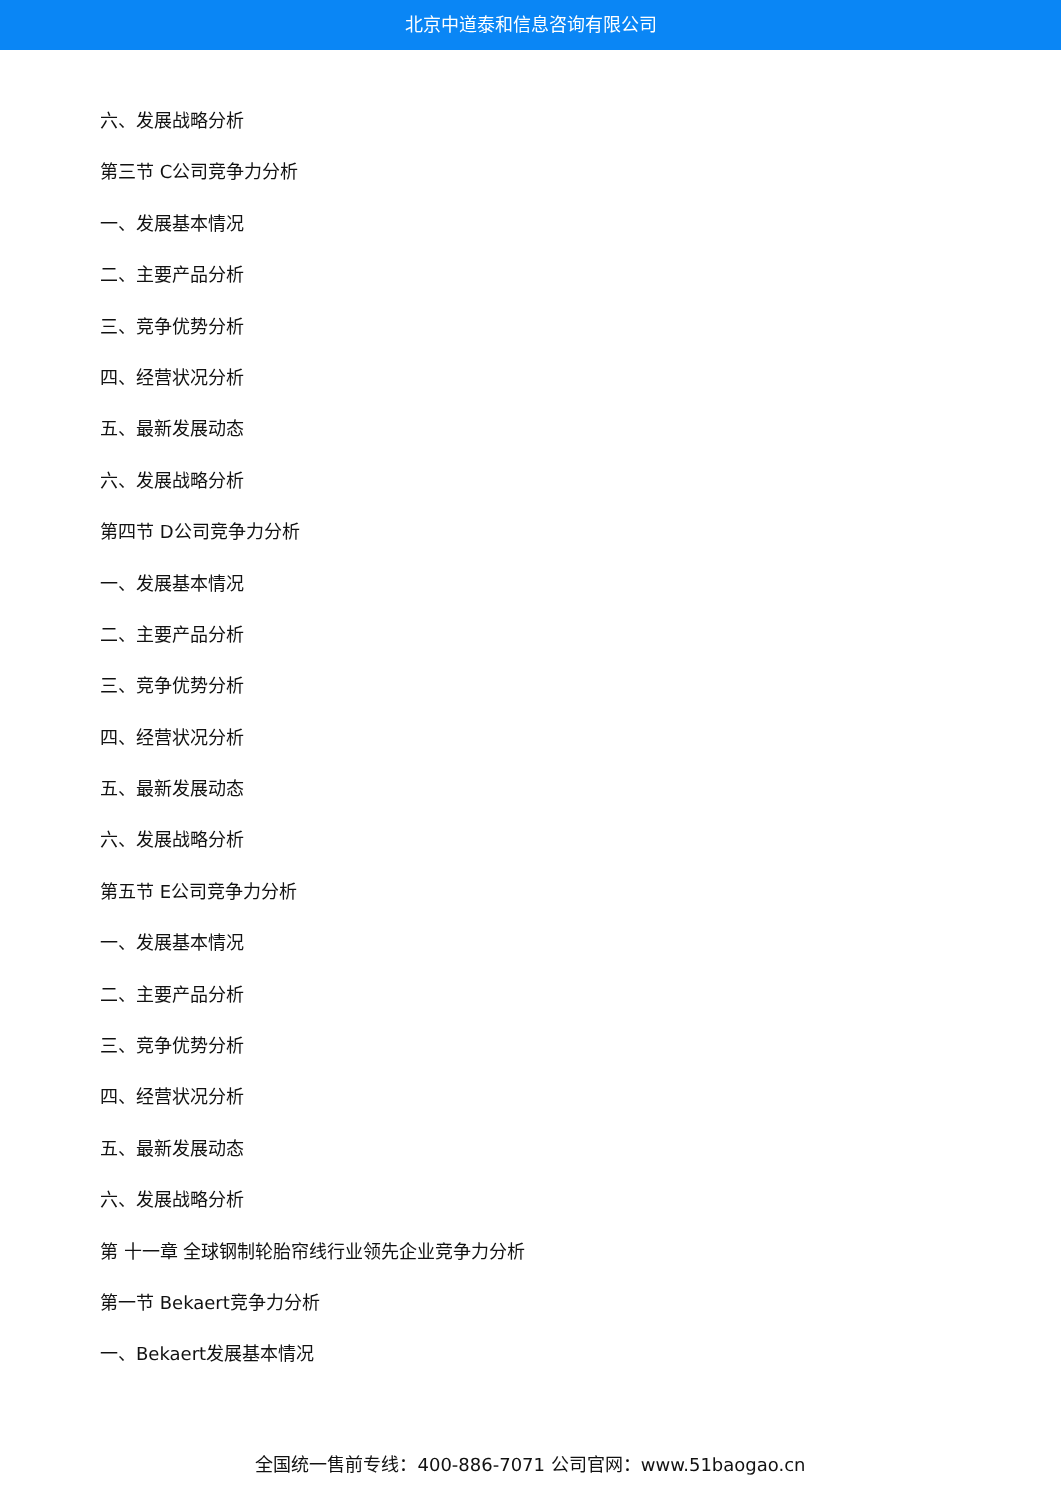北京中道泰和信息咨询有限公司
六、发展战略分析
第三节 C公司竞争力分析
一、发展基本情况
二、主要产品分析
三、竞争优势分析
四、经营状况分析
五、最新发展动态
六、发展战略分析
第四节 D公司竞争力分析
一、发展基本情况
二、主要产品分析
三、竞争优势分析
四、经营状况分析
五、最新发展动态
六、发展战略分析
第五节 E公司竞争力分析
一、发展基本情况
二、主要产品分析
三、竞争优势分析
四、经营状况分析
五、最新发展动态
六、发展战略分析
第 十一章 全球钢制轮胎帘线行业领先企业竞争力分析
第一节 Bekaert竞争力分析
一、Bekaert发展基本情况
全国统一售前专线：400-886-7071 公司官网：www.51baogao.cn